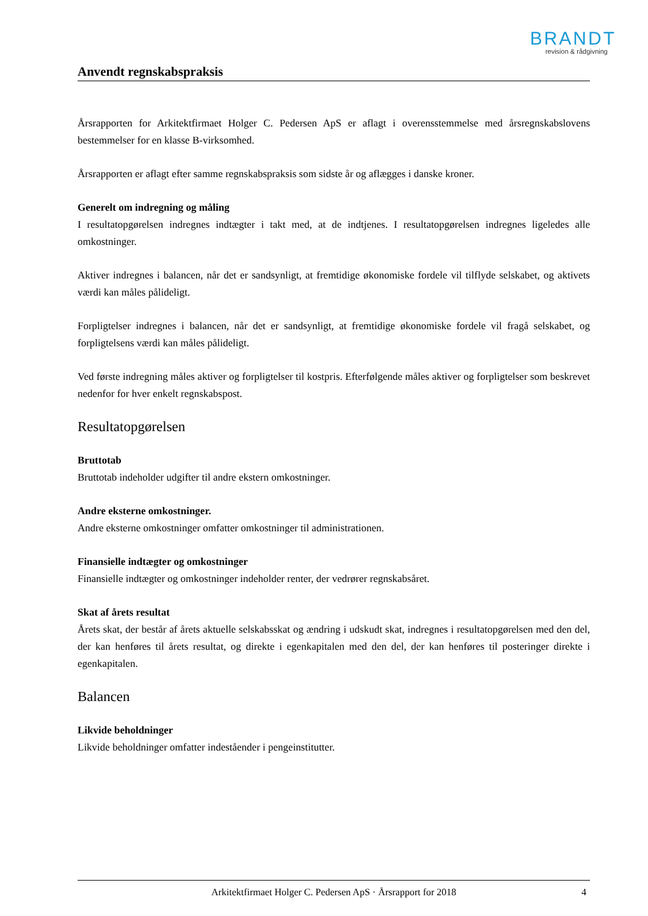BRANDT
revision & rådgivning
Anvendt regnskabspraksis
Årsrapporten for Arkitektfirmaet Holger C. Pedersen ApS er aflagt i overensstemmelse med årsregnskabslovens bestemmelser for en klasse B-virksomhed.
Årsrapporten er aflagt efter samme regnskabspraksis som sidste år og aflægges i danske kroner.
Generelt om indregning og måling
I resultatopgørelsen indregnes indtægter i takt med, at de indtjenes. I resultatopgørelsen indregnes ligeledes alle omkostninger.
Aktiver indregnes i balancen, når det er sandsynligt, at fremtidige økonomiske fordele vil tilflyde selskabet, og aktivets værdi kan måles pålideligt.
Forpligtelser indregnes i balancen, når det er sandsynligt, at fremtidige økonomiske fordele vil fragå selskabet, og forpligtelsens værdi kan måles pålideligt.
Ved første indregning måles aktiver og forpligtelser til kostpris. Efterfølgende måles aktiver og forpligtelser som beskrevet nedenfor for hver enkelt regnskabspost.
Resultatopgørelsen
Bruttotab
Bruttotab indeholder udgifter til andre ekstern omkostninger.
Andre eksterne omkostninger.
Andre eksterne omkostninger omfatter omkostninger til administrationen.
Finansielle indtægter og omkostninger
Finansielle indtægter og omkostninger indeholder renter, der vedrører regnskabsåret.
Skat af årets resultat
Årets skat, der består af årets aktuelle selskabsskat og ændring i udskudt skat, indregnes i resultatopgørelsen med den del, der kan henføres til årets resultat, og direkte i egenkapitalen med den del, der kan henføres til posteringer direkte i egenkapitalen.
Balancen
Likvide beholdninger
Likvide beholdninger omfatter indeståender i pengeinstitutter.
Arkitektfirmaet Holger C. Pedersen ApS · Årsrapport for 2018 4